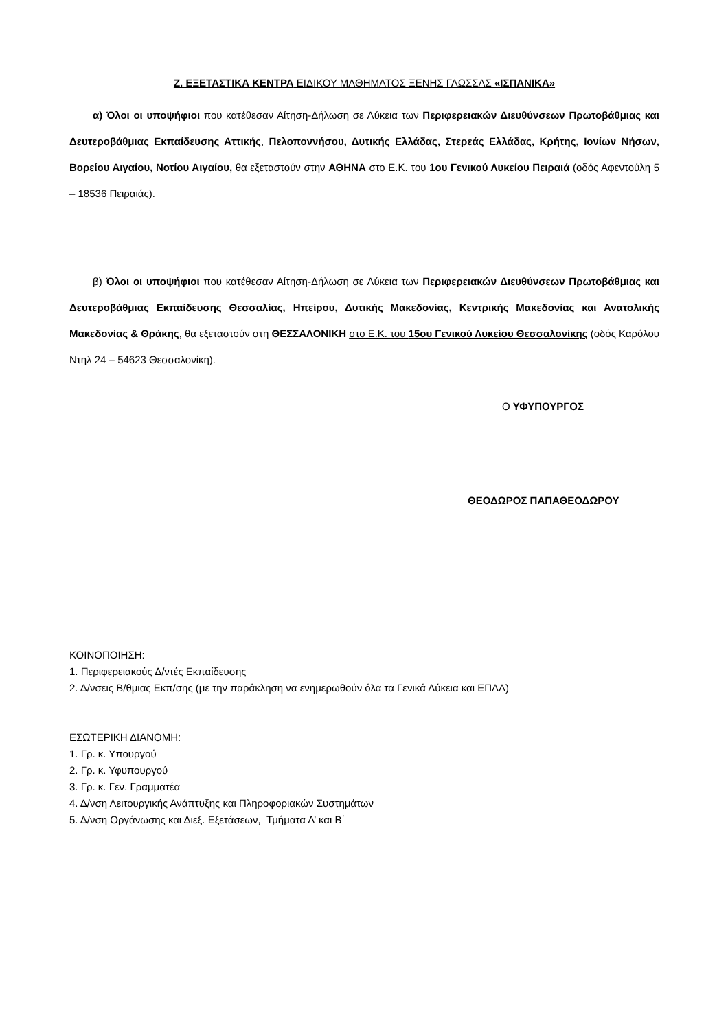Ζ. ΕΞΕΤΑΣΤΙΚΑ ΚΕΝΤΡΑ ΕΙΔΙΚΟΥ ΜΑΘΗΜΑΤΟΣ ΞΕΝΗΣ ΓΛΩΣΣΑΣ «ΙΣΠΑΝΙΚΑ»
α) Όλοι οι υποψήφιοι που κατέθεσαν Αίτηση-Δήλωση σε Λύκεια των Περιφερειακών Διευθύνσεων Πρωτοβάθμιας και Δευτεροβάθμιας Εκπαίδευσης Αττικής, Πελοποννήσου, Δυτικής Ελλάδας, Στερεάς Ελλάδας, Κρήτης, Ιονίων Νήσων, Βορείου Αιγαίου, Νοτίου Αιγαίου, θα εξεταστούν στην ΑΘΗΝΑ στο Ε.Κ. του 1ου Γενικού Λυκείου Πειραιά (οδός Αφεντούλη 5 – 18536 Πειραιάς).
β) Όλοι οι υποψήφιοι που κατέθεσαν Αίτηση-Δήλωση σε Λύκεια των Περιφερειακών Διευθύνσεων Πρωτοβάθμιας και Δευτεροβάθμιας Εκπαίδευσης Θεσσαλίας, Ηπείρου, Δυτικής Μακεδονίας, Κεντρικής Μακεδονίας και Ανατολικής Μακεδονίας & Θράκης, θα εξεταστούν στη ΘΕΣΣΑΛΟΝΙΚΗ στο Ε.Κ. του 15ου Γενικού Λυκείου Θεσσαλονίκης (οδός Καρόλου Ντηλ 24 – 54623 Θεσσαλονίκη).
Ο ΥΦΥΠΟΥΡΓΟΣ
ΘΕΟΔΩΡΟΣ ΠΑΠΑΘΕΟΔΩΡΟΥ
ΚΟΙΝΟΠΟΙΗΣΗ:
1. Περιφερειακούς Δ/ντές Εκπαίδευσης
2. Δ/νσεις Β/θμιας Εκπ/σης (με την παράκληση να ενημερωθούν όλα τα Γενικά Λύκεια και ΕΠΑΛ)
ΕΣΩΤΕΡΙΚΗ ΔΙΑΝΟΜΗ:
1. Γρ. κ. Υπουργού
2. Γρ. κ. Υφυπουργού
3. Γρ. κ. Γεν. Γραμματέα
4. Δ/νση Λειτουργικής Ανάπτυξης και Πληροφοριακών Συστημάτων
5. Δ/νση Οργάνωσης και Διεξ. Εξετάσεων, Τμήματα Α’ και Β΄